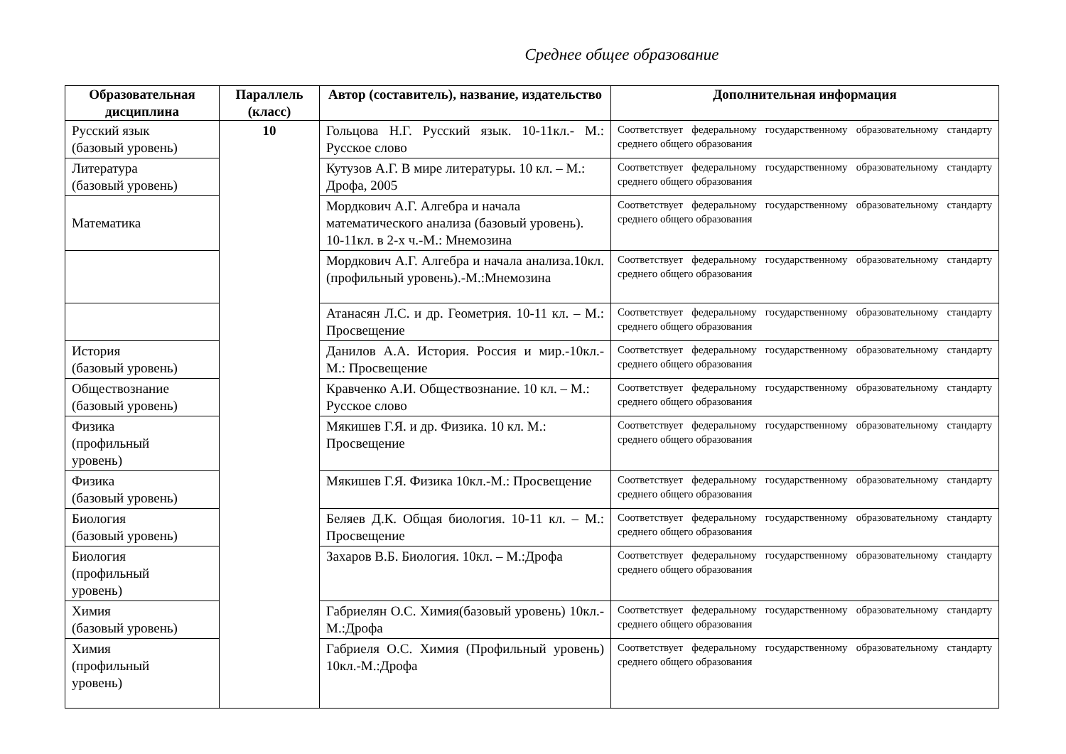Среднее общее образование
| Образовательная дисциплина | Параллель (класс) | Автор (составитель), название, издательство | Дополнительная информация |
| --- | --- | --- | --- |
| Русский язык (базовый уровень) | 10 | Гольцова Н.Г. Русский язык. 10-11кл.- М.: Русское слово | Соответствует федеральному государственному образовательному стандарту среднего общего образования |
| Литература (базовый уровень) | | Кутузов А.Г. В мире литературы. 10 кл. – М.: Дрофа, 2005 | Соответствует федеральному государственному образовательному стандарту среднего общего образования |
| Математика | | Мордкович А.Г. Алгебра и начала математического анализа (базовый уровень). 10-11кл. в 2-х ч.-М.: Мнемозина | Соответствует федеральному государственному образовательному стандарту среднего общего образования |
| | | Мордкович А.Г. Алгебра и начала анализа.10кл. (профильный уровень).-М.:Мнемозина | Соответствует федеральному государственному образовательному стандарту среднего общего образования |
| | | Атанасян Л.С. и др. Геометрия. 10-11 кл. – М.: Просвещение | Соответствует федеральному государственному образовательному стандарту среднего общего образования |
| История (базовый уровень) | | Данилов А.А. История. Россия и мир.-10кл.- М.: Просвещение | Соответствует федеральному государственному образовательному стандарту среднего общего образования |
| Обществознание (базовый уровень) | | Кравченко А.И. Обществознание. 10 кл. – М.: Русское слово | Соответствует федеральному государственному образовательному стандарту среднего общего образования |
| Физика (профильный уровень) | | Мякишев Г.Я. и др. Физика. 10 кл. М.: Просвещение | Соответствует федеральному государственному образовательному стандарту среднего общего образования |
| Физика (базовый уровень) | | Мякишев Г.Я. Физика 10кл.-М.: Просвещение | Соответствует федеральному государственному образовательному стандарту среднего общего образования |
| Биология (базовый уровень) | | Беляев Д.К. Общая биология. 10-11 кл. – М.: Просвещение | Соответствует федеральному государственному образовательному стандарту среднего общего образования |
| Биология (профильный уровень) | | Захаров В.Б. Биология. 10кл. – М.:Дрофа | Соответствует федеральному государственному образовательному стандарту среднего общего образования |
| Химия (базовый уровень) | | Габриелян О.С. Химия(базовый уровень) 10кл.-М.:Дрофа | Соответствует федеральному государственному образовательному стандарту среднего общего образования |
| Химия (профильный уровень) | | Габриеля О.С. Химия (Профильный уровень) 10кл.-М.:Дрофа | Соответствует федеральному государственному образовательному стандарту среднего общего образования |